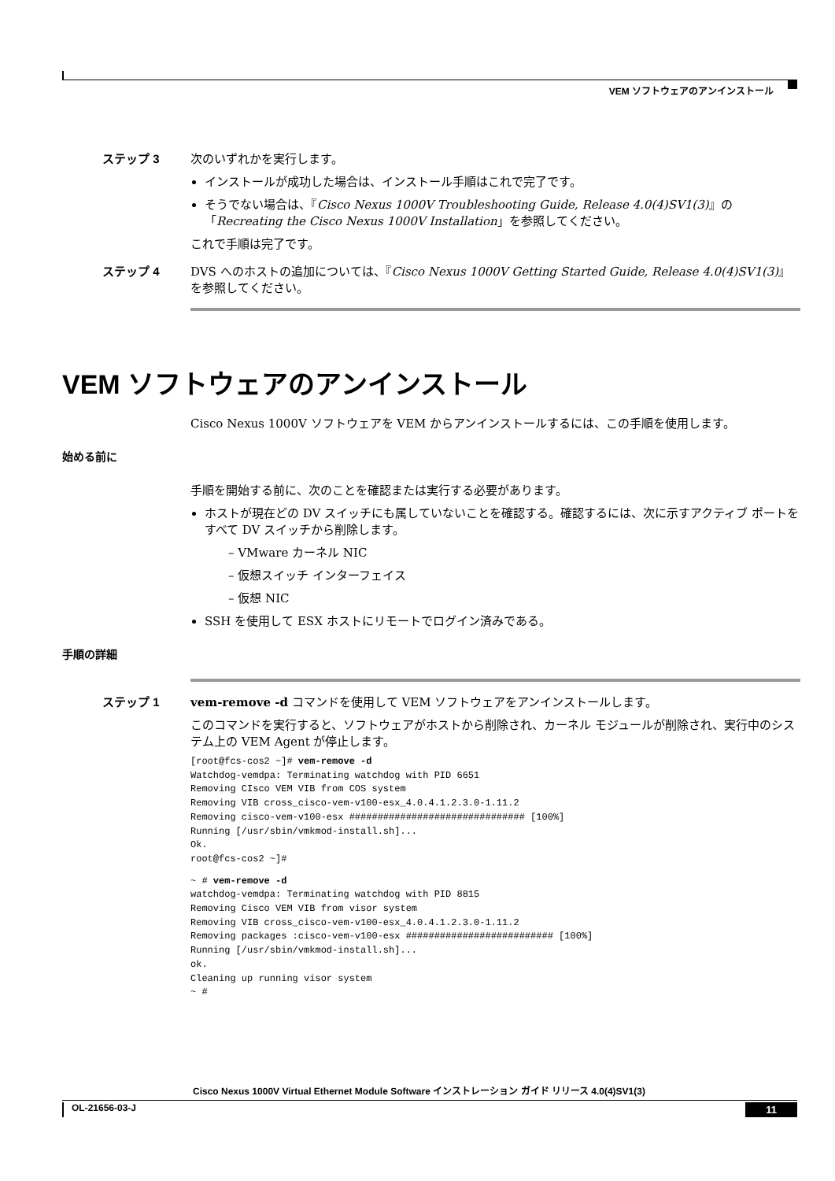VEM ソフトウェアのアンインストール
ステップ 3 次のいずれかを実行します。
インストールが成功した場合は、インストール手順はこれで完了です。
そうでない場合は、『Cisco Nexus 1000V Troubleshooting Guide, Release 4.0(4)SV1(3)』の「Recreating the Cisco Nexus 1000V Installation」を参照してください。
これで手順は完了です。
ステップ 4 DVS へのホストの追加については、『Cisco Nexus 1000V Getting Started Guide, Release 4.0(4)SV1(3)』を参照してください。
VEM ソフトウェアのアンインストール
Cisco Nexus 1000V ソフトウェアを VEM からアンインストールするには、この手順を使用します。
始める前に
手順を開始する前に、次のことを確認または実行する必要があります。
ホストが現在どの DV スイッチにも属していないことを確認する。確認するには、次に示すアクティブ ポートをすべて DV スイッチから削除します。
– VMware カーネル NIC
– 仮想スイッチ インターフェイス
– 仮想 NIC
SSH を使用して ESX ホストにリモートでログイン済みである。
手順の詳細
ステップ 1 vem-remove -d コマンドを使用して VEM ソフトウェアをアンインストールします。
このコマンドを実行すると、ソフトウェアがホストから削除され、カーネル モジュールが削除され、実行中のシステム上の VEM Agent が停止します。
[root@fcs-cos2 ~]# vem-remove -d
Watchdog-vemdpa: Terminating watchdog with PID 6651
Removing CIsco VEM VIB from COS system
Removing VIB cross_cisco-vem-v100-esx_4.0.4.1.2.3.0-1.11.2
Removing cisco-vem-v100-esx ############################### [100%]
Running [/usr/sbin/vmkmod-install.sh]...
Ok.
root@fcs-cos2 ~]#
~ # vem-remove -d
watchdog-vemdpa: Terminating watchdog with PID 8815
Removing Cisco VEM VIB from visor system
Removing VIB cross_cisco-vem-v100-esx_4.0.4.1.2.3.0-1.11.2
Removing packages :cisco-vem-v100-esx ########################## [100%]
Running [/usr/sbin/vmkmod-install.sh]...
ok.
Cleaning up running visor system
~ #
Cisco Nexus 1000V Virtual Ethernet Module Software インストレーション ガイド リリース 4.0(4)SV1(3)
OL-21656-03-J 11